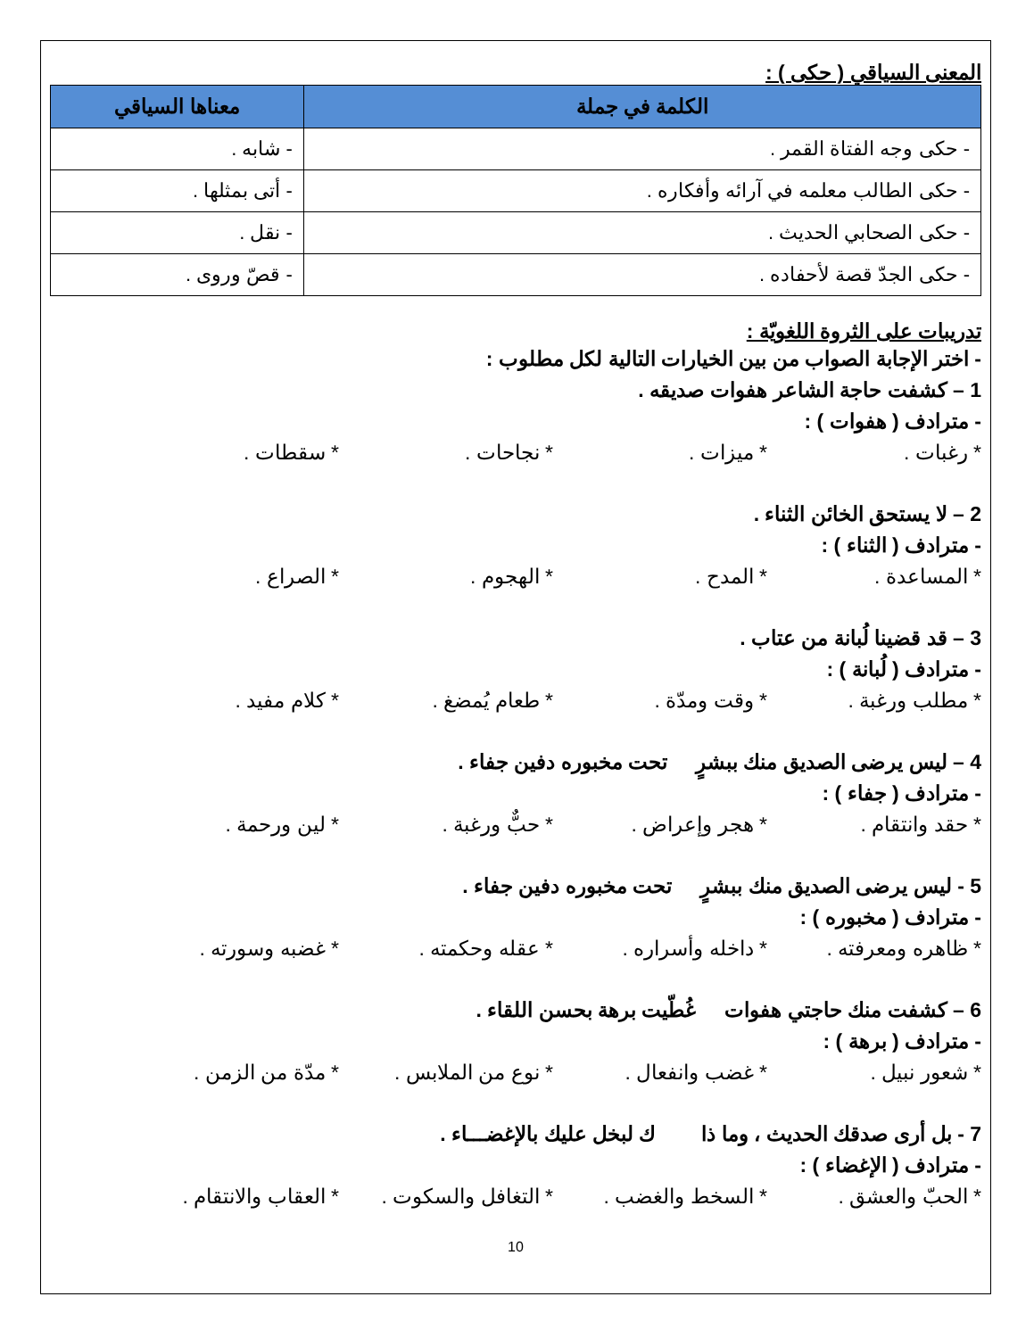المعنى السياقي ( حكى ) :
| الكلمة في جملة | معناها السياقي |
| --- | --- |
| - حكى وجه الفتاة القمر . | - شابه . |
| - حكى الطالب معلمه في آرائه وأفكاره . | - أتى بمثلها . |
| - حكى الصحابي الحديث . | - نقل . |
| - حكى الجدّ قصة لأحفاده . | - قصّ وروى . |
تدريبات على الثروة اللغويّة :
- اختر الإجابة الصواب من بين الخيارات التالية لكل مطلوب :
1 – كشفت حاجة الشاعر هفوات صديقه .
- مترادف ( هفوات ) :
* رغبات . * ميزات . * نجاحات . * سقطات .
2 – لا يستحق الخائن الثناء .
- مترادف ( الثناء ) :
* المساعدة . * المدح . * الهجوم . * الصراع .
3 – قد قضينا لُبانة من عتاب .
- مترادف ( لُبانة ) :
* مطلب ورغبة . * وقت ومدّة . * طعام يُمضغ . * كلام مفيد .
4 – ليس يرضى الصديق منك ببشرٍ تحت مخبوره دفين جفاء .
- مترادف ( جفاء ) :
* حقد وانتقام . * هجر وإعراض . * حبٌّ ورغبة . * لين ورحمة .
5 - ليس يرضى الصديق منك ببشرٍ تحت مخبوره دفين جفاء .
- مترادف ( مخبوره ) :
* ظاهره ومعرفته . * داخله وأسراره . * عقله وحكمته . * غضبه وسورته .
6 – كشفت منك حاجتي هفوات غُطّيت برهة بحسن اللقاء .
- مترادف ( برهة ) :
* شعور نبيل . * غضب وانفعال . * نوع من الملابس . * مدّة من الزمن .
7 - بل أرى صدقك الحديث ، وما ذا ك لبخل عليك بالإغضـــاء .
- مترادف ( الإغضاء ) :
* الحبّ والعشق . * السخط والغضب . * التغافل والسكوت . * العقاب والانتقام .
10